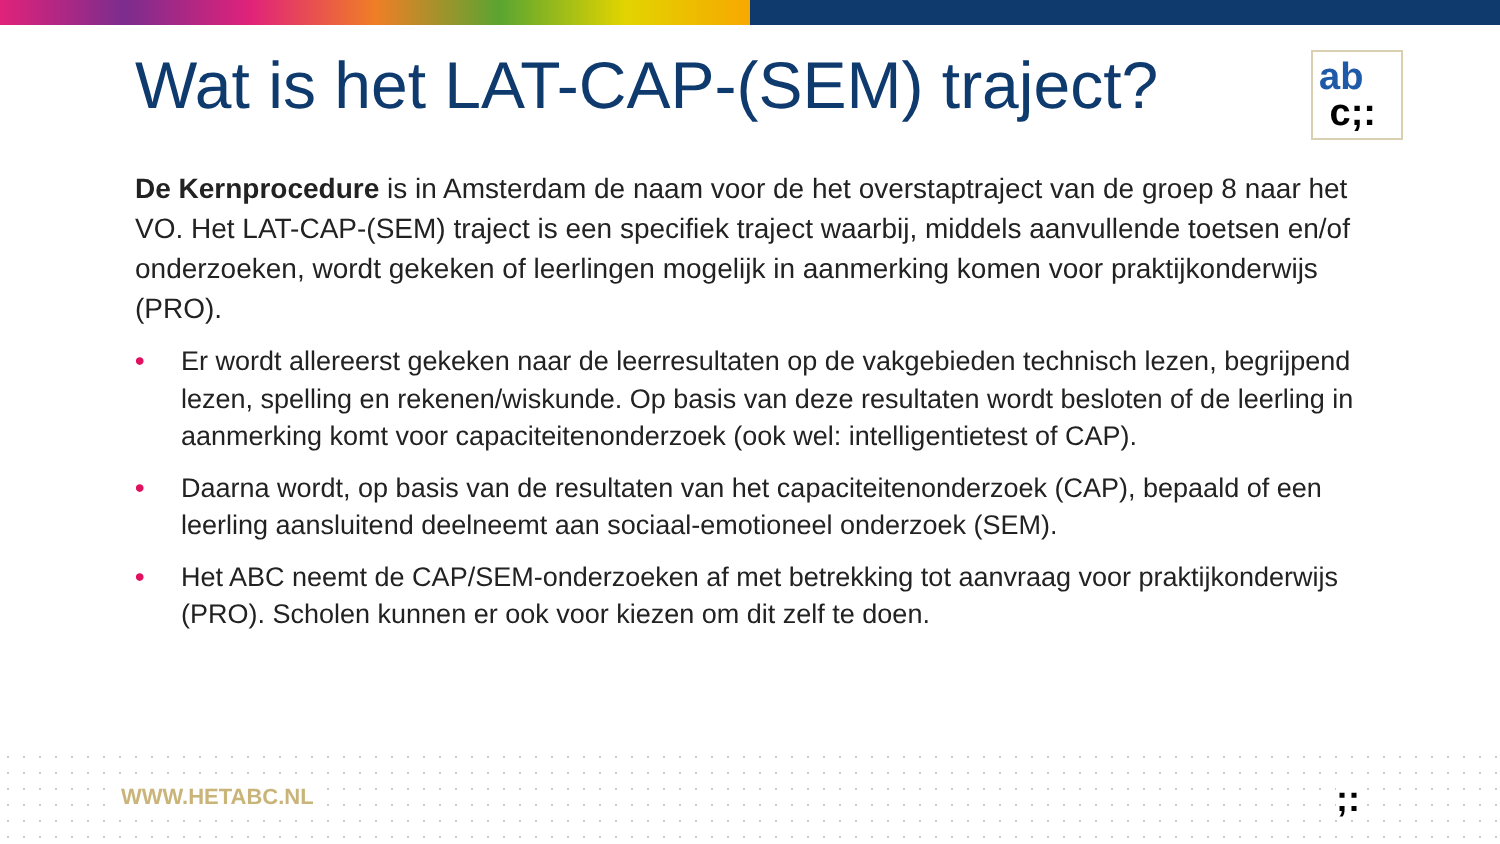Wat is het LAT-CAP-(SEM) traject?
ab
c;:
De Kernprocedure is in Amsterdam de naam voor de het overstaptraject van de groep 8 naar het VO. Het LAT-CAP-(SEM) traject is een specifiek traject waarbij, middels aanvullende toetsen en/of onderzoeken, wordt gekeken of leerlingen mogelijk in aanmerking komen voor praktijkonderwijs (PRO).
• Er wordt allereerst gekeken naar de leerresultaten op de vakgebieden technisch lezen, begrijpend lezen, spelling en rekenen/wiskunde. Op basis van deze resultaten wordt besloten of de leerling in aanmerking komt voor capaciteitenonderzoek (ook wel: intelligentietest of CAP).
• Daarna wordt, op basis van de resultaten van het capaciteitenonderzoek (CAP), bepaald of een leerling aansluitend deelneemt aan sociaal-emotioneel onderzoek (SEM).
• Het ABC neemt de CAP/SEM-onderzoeken af met betrekking tot aanvraag voor praktijkonderwijs (PRO). Scholen kunnen er ook voor kiezen om dit zelf te doen.
WWW.HETABC.NL ;: